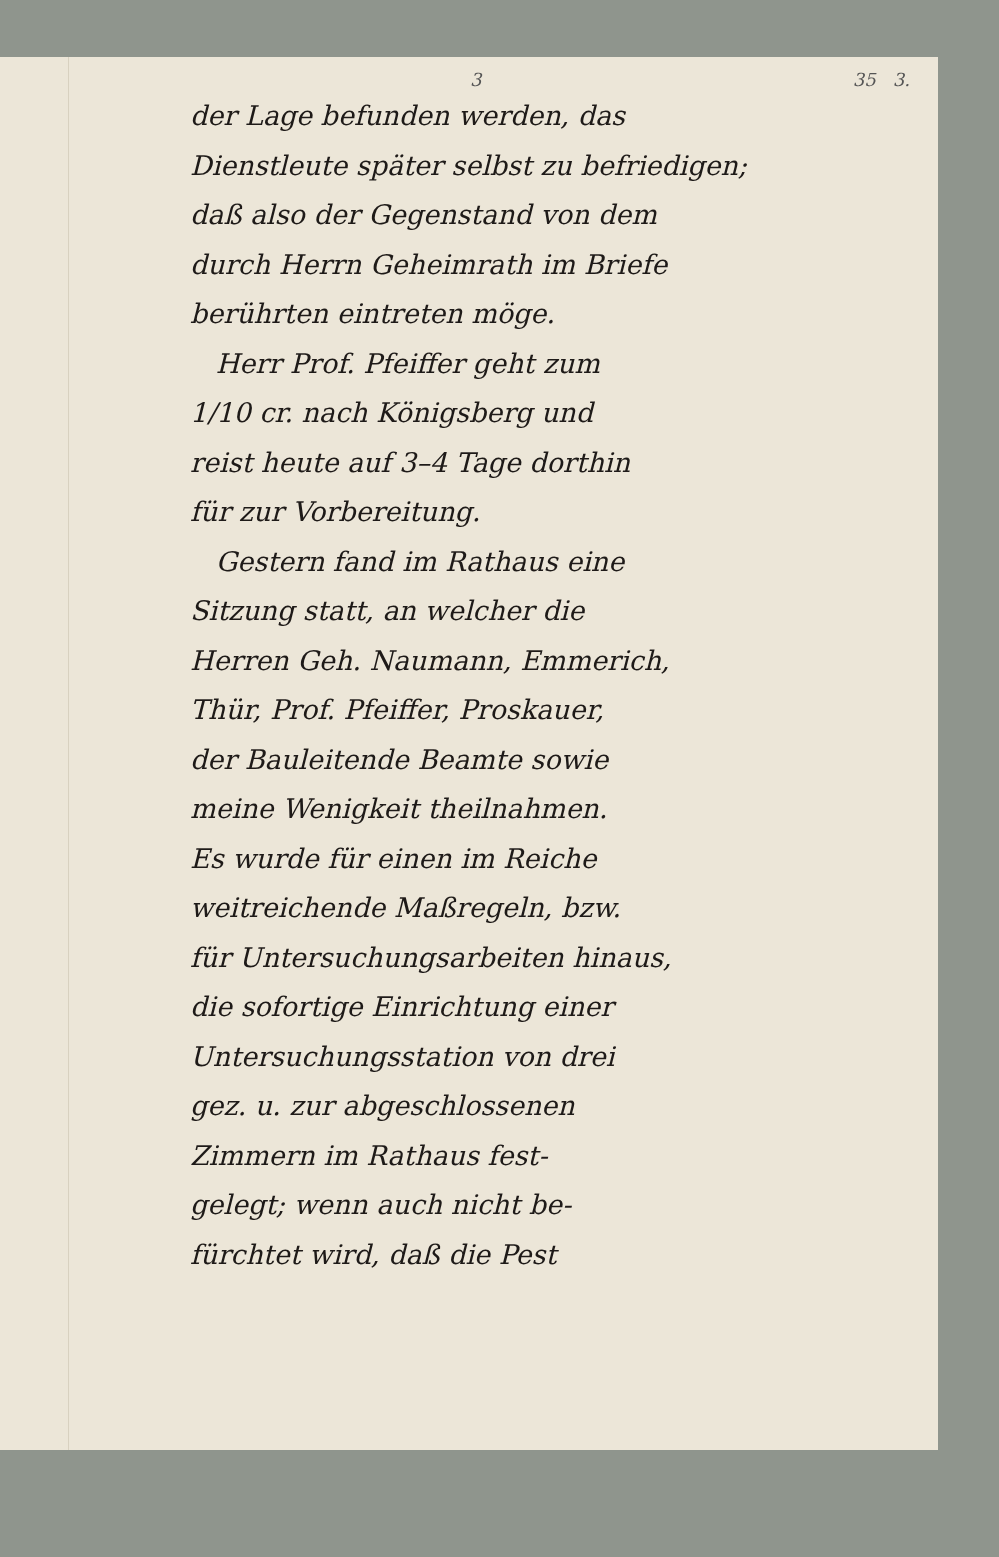3 35 3.
der Lage befunden werden, das
Dienstleute später selbst zu befriedigen;
daß also der Gegenstand von dem
durch Herrn Geheimrath im Briefe
berührten eintreten möge.
Herr Prof. Pfeiffer geht zum
1/10 cr. nach Königsberg und
reist heute auf 3–4 Tage dorthin
für zur Vorbereitung.
Gestern fand im Rathaus eine
Sitzung statt, an welcher die
Herren Geh. Naumann, Emmerich,
Thür, Prof. Pfeiffer, Proskauer,
der Bauleitende Beamte sowie
meine Wenigkeit theilnahmen.
Es wurde für einen im Reiche
weitreichende Maßregeln, bzw.
für Untersuchungsarbeiten hinaus,
die sofortige Einrichtung einer
Untersuchungsstation von drei
gez. u. zur abgeschlossenen
Zimmern im Rathaus fest-
gelegt; wenn auch nicht be-
fürchtet wird, daß die Pest